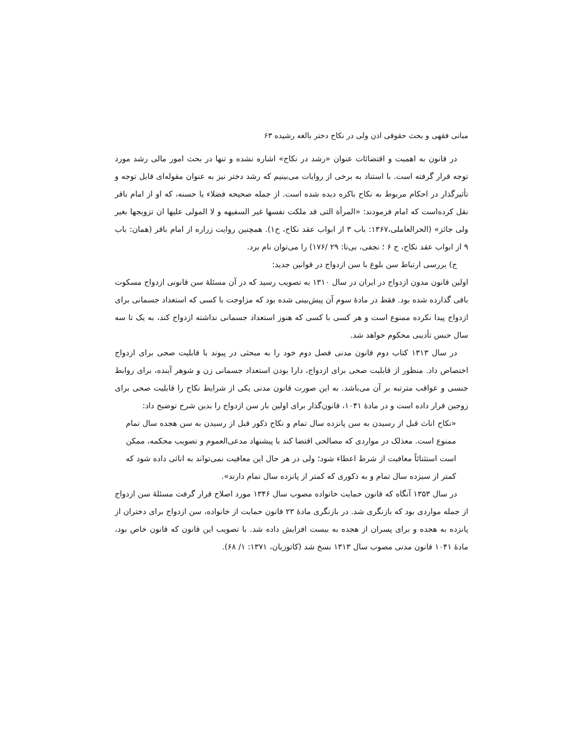مبانی فقهی و بحث حقوقی اذن ولی در نکاح دختر بالغه رشیده ۶۳
در قانون به اهمیت و اقتضائات عنوان «رشد در نکاح» اشاره نشده و تنها در بحث امور مالی رشد مورد توجه قرار گرفته است. با استناد به برخی از روایات می‌بینیم که رشد دختر نیز به عنوان مقوله‌ای قابل توجه و تأثیرگذار در احکام مربوط به نکاح باکره دیده شده است. از جمله صحیحه فضلاء یا حسنه، که او از امام باقر نقل کرده‌است که امام فرمودند: «المرأة التی قد ملکت نفسها غیر السفیهه و لا المولی علیها ان تزویجها بغیر ولی جائز» (الحرالعاملی،۱۳۶۷: باب ۳ از ابواب عقد نکاح، ح۱). همچنین روایت زراره از امام باقر (همان: باب ۹ از ابواب عقد نکاح، ح ۶ ؛ نجفی، بی‌تا: ۲۹ /۱۷۶) را می‌توان نام برد.
ج) بررسی ارتباط سن بلوغ با سن ازدواج در قوانین جدید:
اولین قانون مدون ازدواج در ایران در سال ۱۳۱۰ به تصویب رسید که در آن مسئلهٔ سن قانونی ازدواج مسکوت باقی گذارده شده بود. فقط در مادهٔ سوم آن پیش‌بینی شده بود که مزاوجت با کسی که استعداد جسمانی برای ازدواج پیدا نکرده ممنوع است و هر کسی با کسی که هنوز استعداد جسمانی نداشته ازدواج کند، به یک تا سه سال حبس تأدیبی محکوم خواهد شد.
در سال ۱۳۱۳ کتاب دوم قانون مدنی فصل دوم خود را به مبحثی در پیوند با قابلیت صحی برای ازدواج اختصاص داد. منظور از قابلیت صحی برای ازدواج، دارا بودن استعداد جسمانی زن و شوهر آینده، برای روابط جنسی و عواقب مترتبه بر آن می‌باشد. به این صورت قانون مدنی یکی از شرایط نکاح را قابلیت صحی برای زوجین قرار داده است و در مادهٔ ۱۰۴۱، قانون‌گذار برای اولین بار سن ازدواج را بدین شرح توضیح داد:
«نکاح اناث قبل از رسیدن به سن پانزده سال تمام و نکاح ذکور قبل از رسیدن به سن هجده سال تمام ممنوع است. معذلک در مواردی که مصالحی اقتضا کند با پیشنهاد مدعی‌العموم و تصویب محکمه، ممکن است استثنائاً معافیت از شرط اعطاء شود؛ ولی در هر حال این معافیت نمی‌تواند به اناثی داده شود که کمتر از سیزده سال تمام و به ذکوری که کمتر از پانزده سال تمام دارند».
در سال ۱۳۵۳ آنگاه که قانون حمایت خانواده مصوب سال ۱۳۴۶ مورد اصلاح قرار گرفت مسئلهٔ سن ازدواج از جمله مواردی بود که بازنگری شد. در بازنگری مادهٔ ۲۳ قانون حمایت از خانواده، سن ازدواج برای دختران از پانزده به هجده و برای پسران از هجده به بیست افزایش داده شد. با تصویب این قانون که قانون خاص بود، مادهٔ ۱۰۴۱ قانون مدنی مصوب سال ۱۳۱۳ نسخ شد (کاتوزیان، ۱۳۷۱: ۱/ ۶۸).